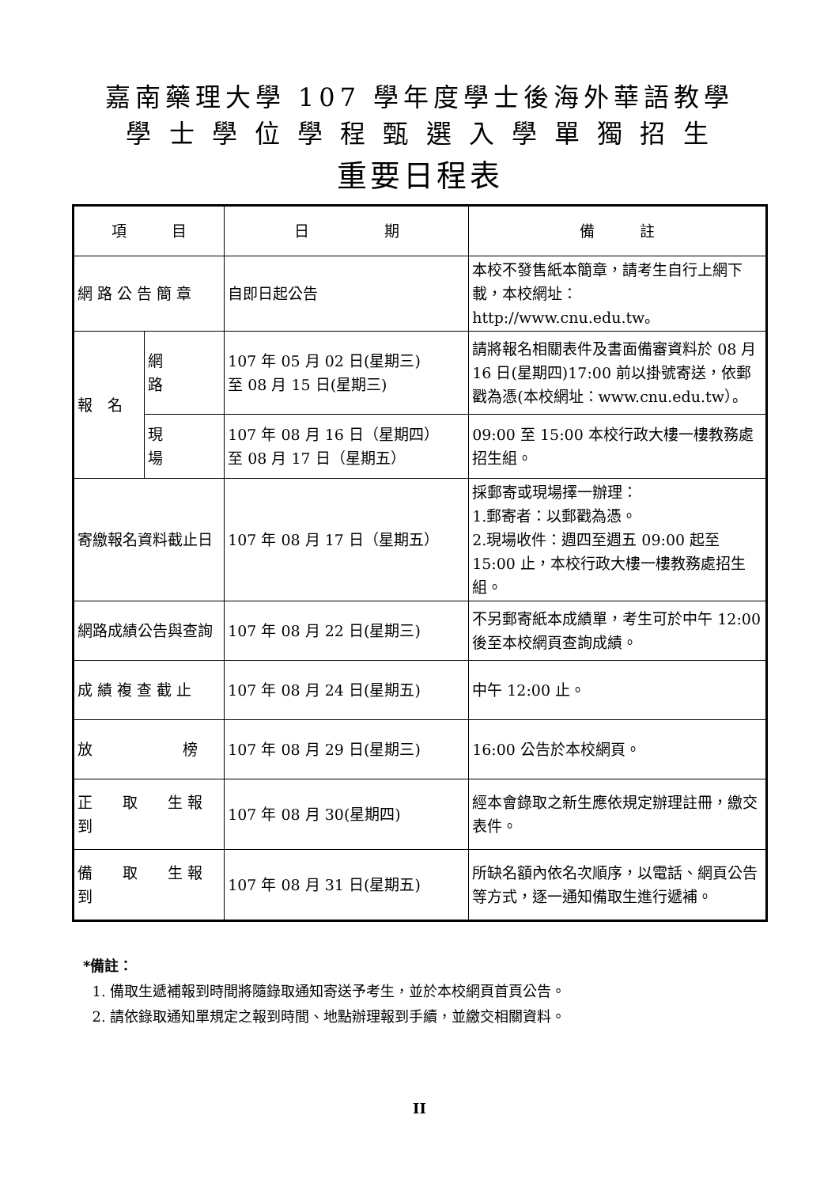嘉南藥理大學 107 學年度學士後海外華語教學
學 士 學 位 學 程 甄 選 入 學 單 獨 招 生
重要日程表
| 項 目 | | 日 期 | 備 註 |
| --- | --- | --- | --- |
| 網 路 公 告 簡 章 | | 自即日起公告 | 本校不發售紙本簡章，請考生自行上網下載，本校網址：http://www.cnu.edu.tw。 |
| 報 名 | 網 路 | 107 年 05 月 02 日(星期三) 至 08 月 15 日(星期三) | 請將報名相關表件及書面備審資料於 08 月 16 日(星期四)17:00 前以掛號寄送，依郵戳為憑(本校網址：www.cnu.edu.tw）。 |
| | 現 場 | 107 年 08 月 16 日（星期四） 至 08 月 17 日（星期五） | 09:00 至 15:00 本校行政大樓一樓教務處招生組。 |
| 寄繳報名資料截止日 | | 107 年 08 月 17 日（星期五） | 採郵寄或現場擇一辦理： 1.郵寄者：以郵戳為憑。 2.現場收件：週四至週五 09:00 起至 15:00 止，本校行政大樓一樓教務處招生組。 |
| 網路成績公告與查詢 | | 107 年 08 月 22 日(星期三) | 不另郵寄紙本成績單，考生可於中午 12:00 後至本校網頁查詢成績。 |
| 成 績 複 查 截 止 | | 107 年 08 月 24 日(星期五) | 中午 12:00 止。 |
| 放 榜 | | 107 年 08 月 29 日(星期三) | 16:00 公告於本校網頁。 |
| 正 取 生 報 到 | | 107 年 08 月 30(星期四) | 經本會錄取之新生應依規定辦理註冊，繳交表件。 |
| 備 取 生 報 到 | | 107 年 08 月 31 日(星期五) | 所缺名額內依名次順序，以電話、網頁公告等方式，逐一通知備取生進行遞補。 |
*備註：
1. 備取生遞補報到時間將隨錄取通知寄送予考生，並於本校網頁首頁公告。
2. 請依錄取通知單規定之報到時間、地點辦理報到手續，並繳交相關資料。
II